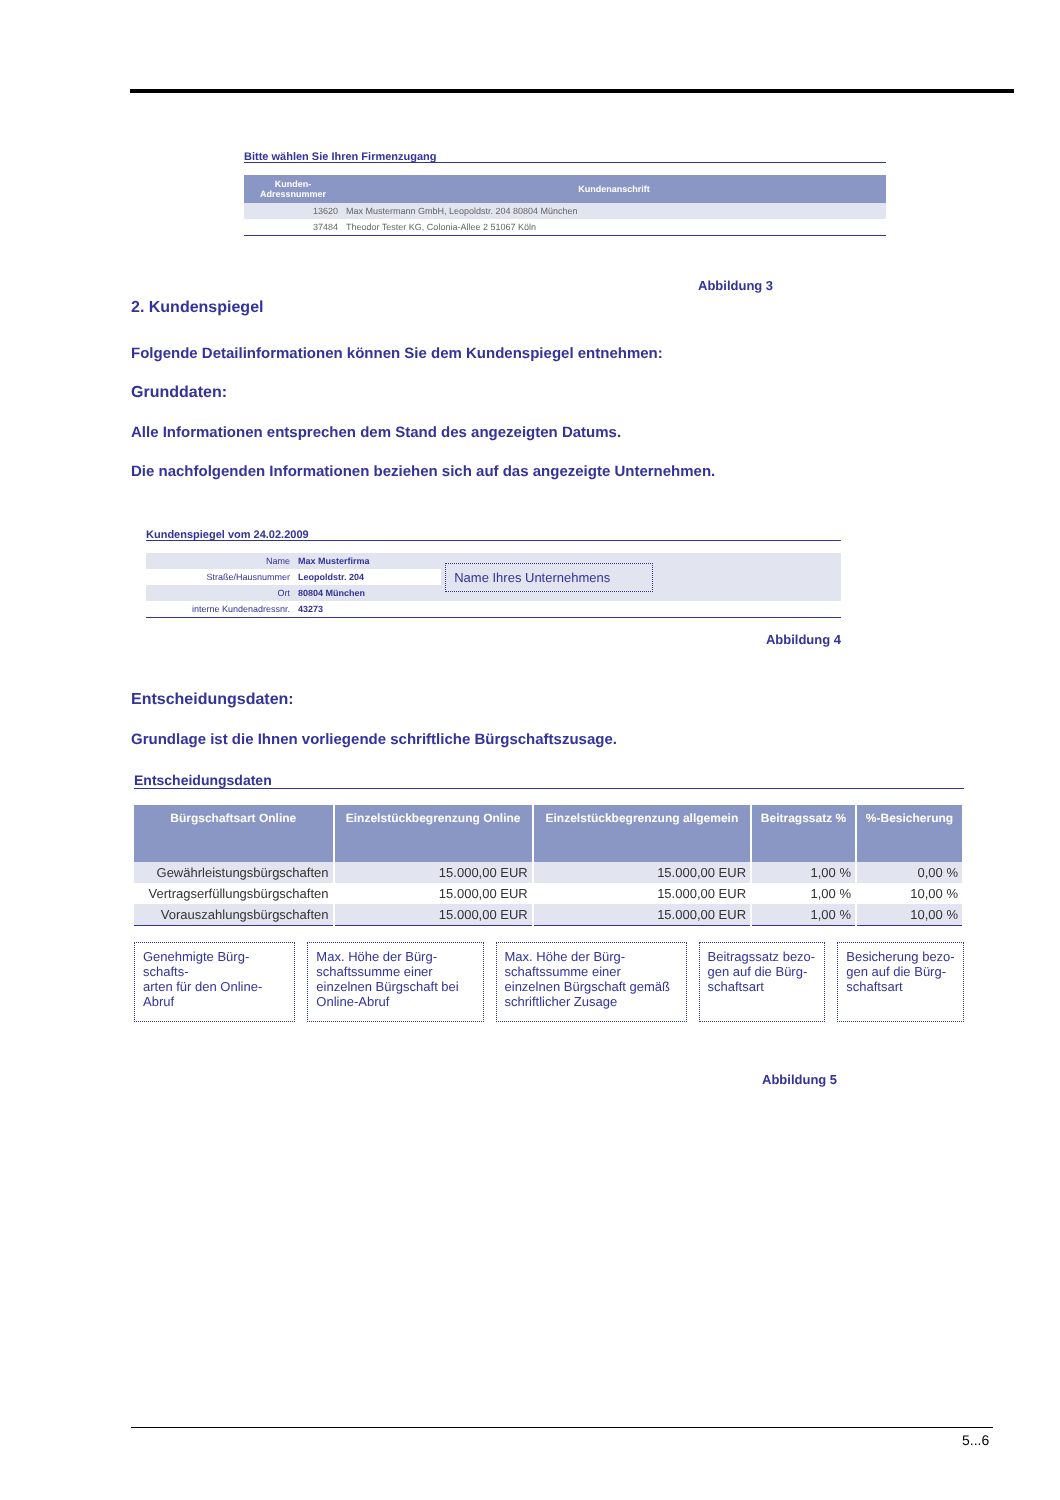Bitte wählen Sie Ihren Firmenzugang
| Kunden- Adressnummer | Kundenanschrift |
| --- | --- |
| 13620 | Max Mustermann GmbH, Leopoldstr. 204 80804 München |
| 37484 | Theodor Tester KG, Colonia-Allee 2 51067 Köln |
Abbildung 3
2. Kundenspiegel
Folgende Detailinformationen können Sie dem Kundenspiegel entnehmen:
Grunddaten:
Alle Informationen entsprechen dem Stand des angezeigten Datums.
Die nachfolgenden Informationen beziehen sich auf das angezeigte Unternehmen.
Kundenspiegel vom 24.02.2009
| Name | Max Musterfirma | Name Ihres Unternehmens |
| Straße/Hausnummer | Leopoldstr. 204 | |
| Ort | 80804 München | |
| interne Kundenadressnr. | 43273 | |
Abbildung 4
Entscheidungsdaten:
Grundlage ist die Ihnen vorliegende schriftliche Bürgschaftszusage.
Entscheidungsdaten
| Bürgschaftsart Online | Einzelstückbegrenzung Online | Einzelstückbegrenzung allgemein | Beitragssatz % | %-Besicherung |
| --- | --- | --- | --- | --- |
| Gewährleistungsbürgschaften | 15.000,00 EUR | 15.000,00 EUR | 1,00 % | 0,00 % |
| Vertragserfüllungsbürgschaften | 15.000,00 EUR | 15.000,00 EUR | 1,00 % | 10,00 % |
| Vorauszahlungsbürgschaften | 15.000,00 EUR | 15.000,00 EUR | 1,00 % | 10,00 % |
Genehmigte Bürg-schafts-
arten für den Online-Abruf
Max. Höhe der Bürg-schaftssumme einer einzelnen Bürgschaft bei Online-Abruf
Max. Höhe der Bürg-schaftssumme einer einzelnen Bürgschaft gemäß schriftlicher Zusage
Beitragssatz bezo-gen auf die Bürg-schaftsart
Besicherung bezo-gen auf die Bürg-schaftsart
Abbildung 5
5...6